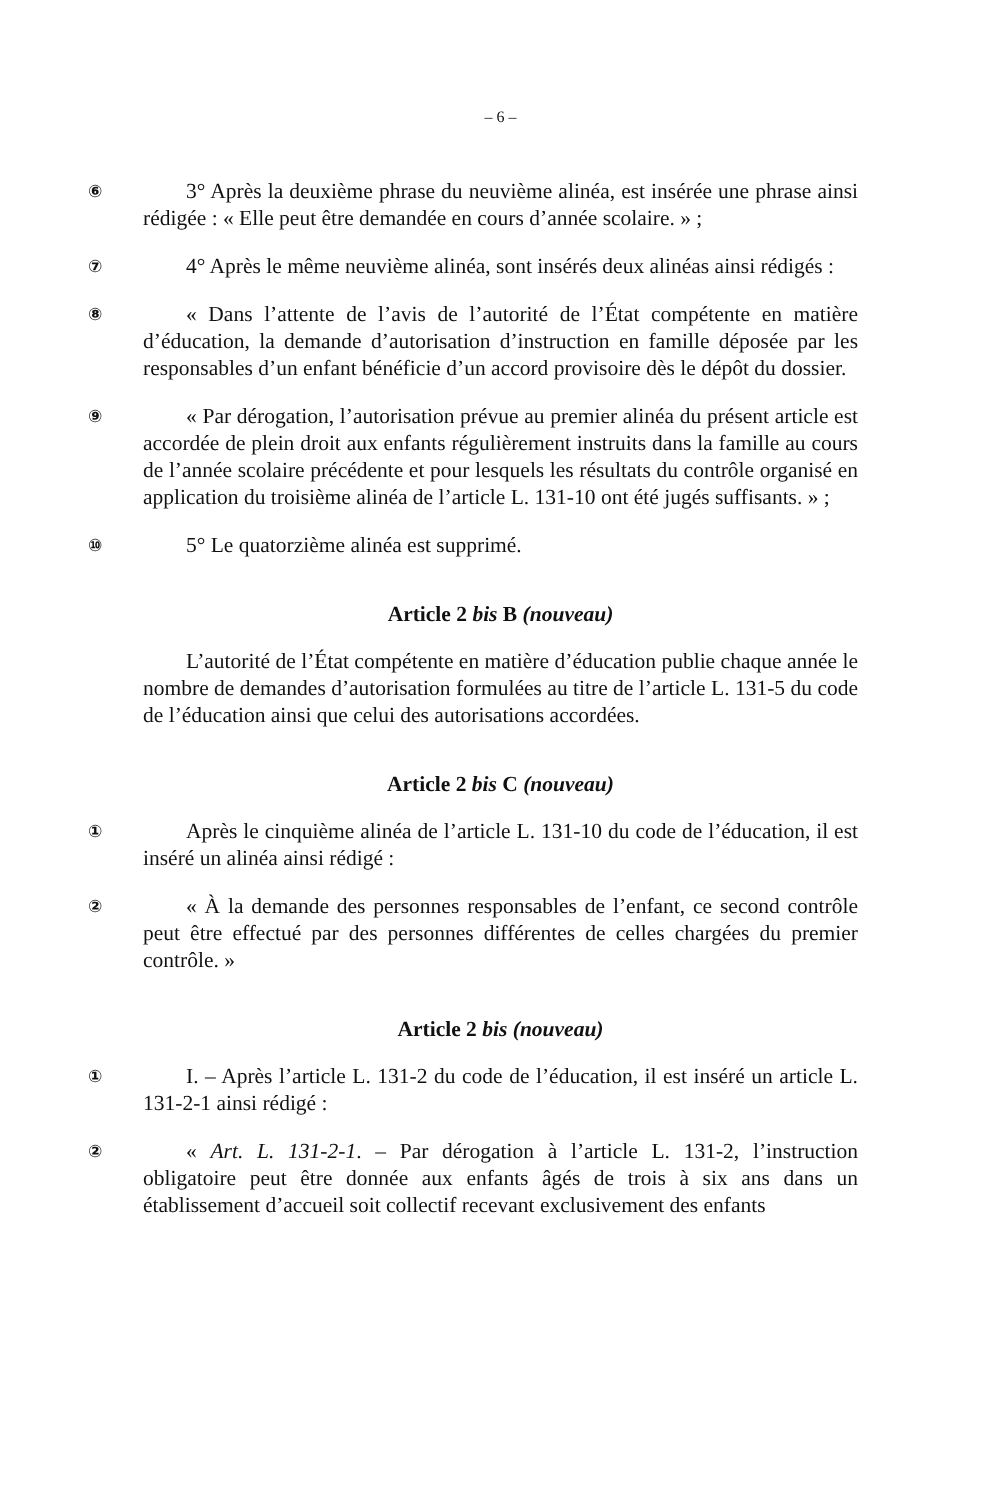– 6 –
⑥
3° Après la deuxième phrase du neuvième alinéa, est insérée une phrase ainsi rédigée : « Elle peut être demandée en cours d’année scolaire. » ;
⑦
4° Après le même neuvième alinéa, sont insérés deux alinéas ainsi rédigés :
⑧
« Dans l’attente de l’avis de l’autorité de l’État compétente en matière d’éducation, la demande d’autorisation d’instruction en famille déposée par les responsables d’un enfant bénéficie d’un accord provisoire dès le dépôt du dossier.
⑨
« Par dérogation, l’autorisation prévue au premier alinéa du présent article est accordée de plein droit aux enfants régulièrement instruits dans la famille au cours de l’année scolaire précédente et pour lesquels les résultats du contrôle organisé en application du troisième alinéa de l’article L. 131-10 ont été jugés suffisants. » ;
⑩
5° Le quatorzième alinéa est supprimé.
Article 2 bis B (nouveau)
L’autorité de l’État compétente en matière d’éducation publie chaque année le nombre de demandes d’autorisation formulées au titre de l’article L. 131-5 du code de l’éducation ainsi que celui des autorisations accordées.
Article 2 bis C (nouveau)
①
Après le cinquième alinéa de l’article L. 131-10 du code de l’éducation, il est inséré un alinéa ainsi rédigé :
②
« À la demande des personnes responsables de l’enfant, ce second contrôle peut être effectué par des personnes différentes de celles chargées du premier contrôle. »
Article 2 bis (nouveau)
①
I. – Après l’article L. 131-2 du code de l’éducation, il est inséré un article L. 131-2-1 ainsi rédigé :
②
« Art. L. 131-2-1. – Par dérogation à l’article L. 131-2, l’instruction obligatoire peut être donnée aux enfants âgés de trois à six ans dans un établissement d’accueil soit collectif recevant exclusivement des enfants